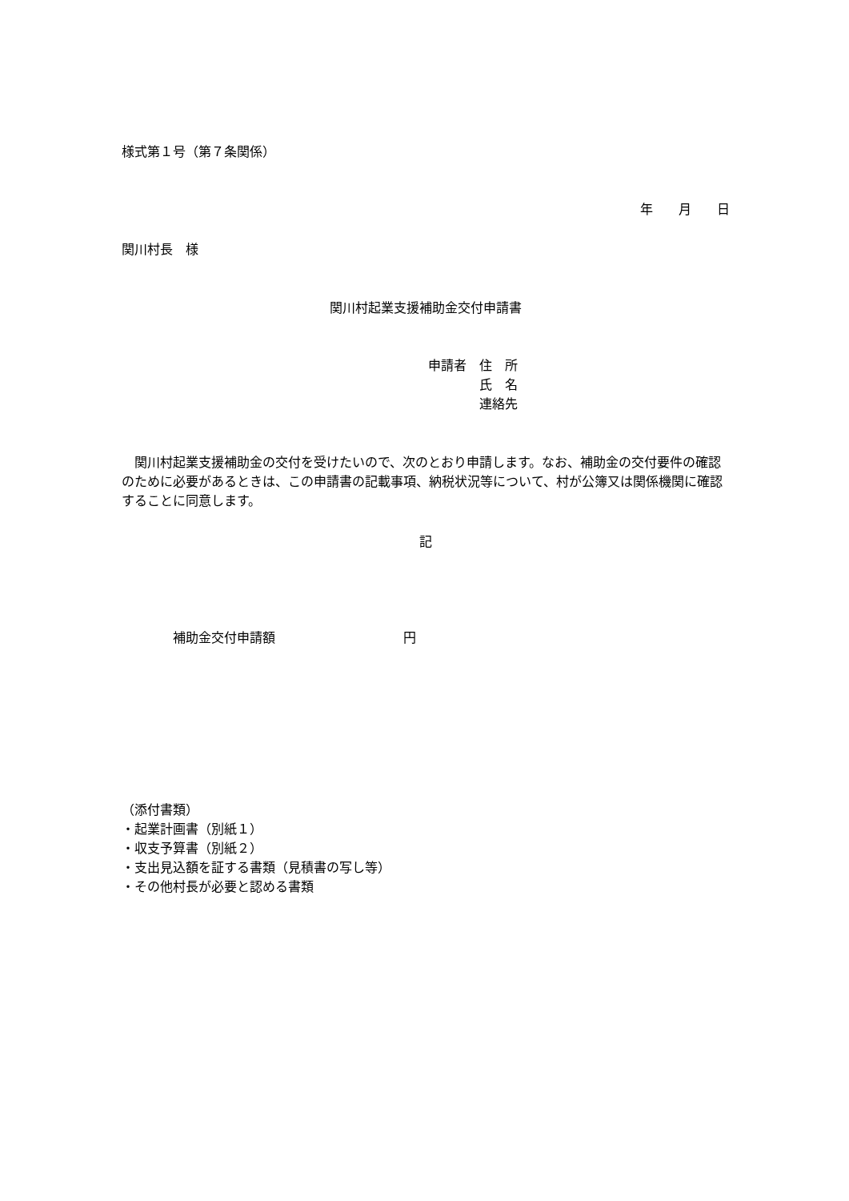様式第１号（第７条関係）
年　　月　　日
関川村長　様
関川村起業支援補助金交付申請書
申請者　住　所
　　　　氏　名
　　　　連絡先
　関川村起業支援補助金の交付を受けたいので、次のとおり申請します。なお、補助金の交付要件の確認のために必要があるときは、この申請書の記載事項、納税状況等について、村が公簿又は関係機関に確認することに同意します。
記
　　　　補助金交付申請額　　　　　　　　　　円
（添付書類）
・起業計画書（別紙１）
・収支予算書（別紙２）
・支出見込額を証する書類（見積書の写し等）
・その他村長が必要と認める書類